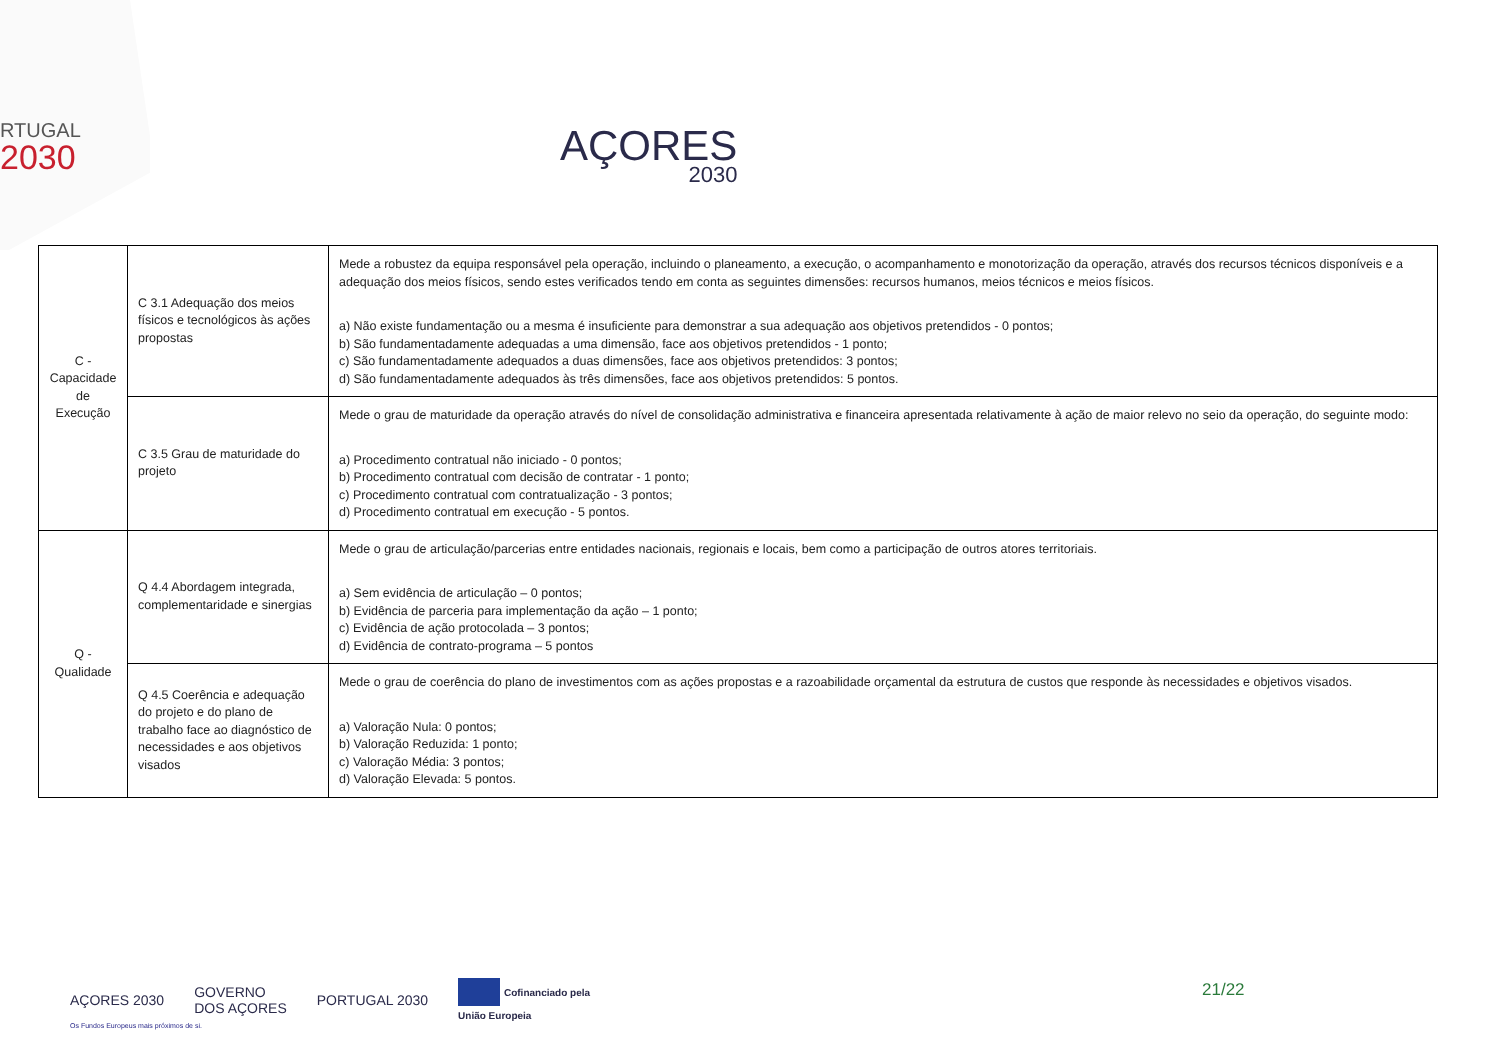RTUGAL
2030
AÇORES
2030
| C - Capacidade de Execução | C 3.1 Adequação dos meios físicos e tecnológicos às ações propostas | Mede a robustez da equipa responsável pela operação, incluindo o planeamento, a execução, o acompanhamento e monotorização da operação, através dos recursos técnicos disponíveis e a adequação dos meios físicos, sendo estes verificados tendo em conta as seguintes dimensões: recursos humanos, meios técnicos e meios físicos. a) Não existe fundamentação ou a mesma é insuficiente para demonstrar a sua adequação aos objetivos pretendidos - 0 pontos; b) São fundamentadamente adequadas a uma dimensão, face aos objetivos pretendidos - 1 ponto; c) São fundamentadamente adequados a duas dimensões, face aos objetivos pretendidos: 3 pontos; d) São fundamentadamente adequados às três dimensões, face aos objetivos pretendidos: 5 pontos. |
| | C 3.5 Grau de maturidade do projeto | Mede o grau de maturidade da operação através do nível de consolidação administrativa e financeira apresentada relativamente à ação de maior relevo no seio da operação, do seguinte modo: a) Procedimento contratual não iniciado - 0 pontos; b) Procedimento contratual com decisão de contratar - 1 ponto; c) Procedimento contratual com contratualização - 3 pontos; d) Procedimento contratual em execução - 5 pontos. |
| Q - Qualidade | Q 4.4 Abordagem integrada, complementaridade e sinergias | Mede o grau de articulação/parcerias entre entidades nacionais, regionais e locais, bem como a participação de outros atores territoriais. a) Sem evidência de articulação – 0 pontos; b) Evidência de parceria para implementação da ação – 1 ponto; c) Evidência de ação protocolada – 3 pontos; d) Evidência de contrato-programa – 5 pontos |
| | Q 4.5 Coerência e adequação do projeto e do plano de trabalho face ao diagnóstico de necessidades e aos objetivos visados | Mede o grau de coerência do plano de investimentos com as ações propostas e a razoabilidade orçamental da estrutura de custos que responde às necessidades e objetivos visados. a) Valoração Nula: 0 pontos; b) Valoração Reduzida: 1 ponto; c) Valoração Média: 3 pontos; d) Valoração Elevada: 5 pontos. |
AÇORES 2030 GOVERNO
DOS AÇORES PORTUGAL 2030 Cofinanciado pela
União Europeia
21/22
Os Fundos Europeus mais próximos de si.